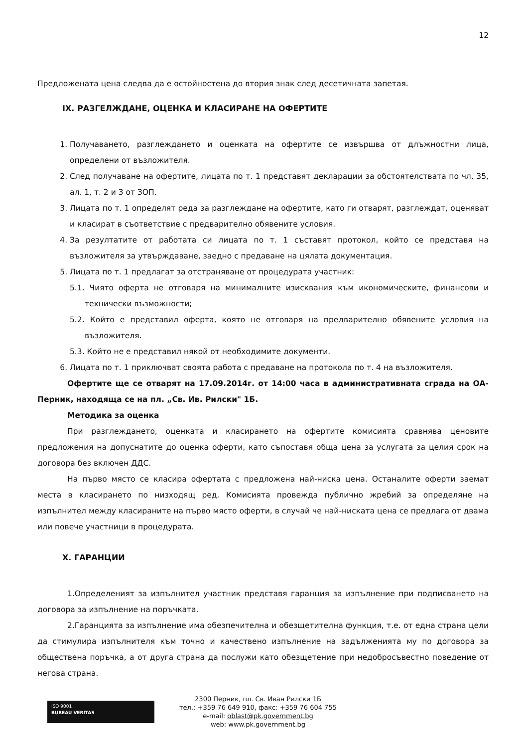12
Предложената цена следва да е остойностена до втория знак след десетичната запетая.
IX. РАЗГЕЛЖДАНЕ, ОЦЕНКА И КЛАСИРАНЕ НА ОФЕРТИТЕ
1. Получаването, разглеждането и оценката на офертите се извършва от длъжностни лица, определени от възложителя.
2. След получаване на офертите, лицата по т. 1 представят декларации за обстоятелствата по чл. 35, ал. 1, т. 2 и 3 от ЗОП.
3. Лицата по т. 1 определят реда за разглеждане на офертите, като ги отварят, разглеждат, оценяват и класират в съответствие с предварително обявените условия.
4. За резултатите от работата си лицата по т. 1 съставят протокол, който се представя на възложителя за утвърждаване, заедно с предаване на цялата документация.
5. Лицата по т. 1 предлагат за отстраняване от процедурата участник:
5.1. Чиято оферта не отговаря на минималните изисквания към икономическите, финансови и технически възможности;
5.2. Който е представил оферта, която не отговаря на предварително обявените условия на възложителя.
5.3. Който не е представил някой от необходимите документи.
6. Лицата по т. 1 приключват своята работа с предаване на протокола по т. 4 на възложителя.
Офертите ще се отварят на 17.09.2014г. от 14:00 часа в административната сграда на ОА-Перник, находяща се на пл. „Св. Ив. Рилски" 1Б.
Методика за оценка
При разглеждането, оценката и класирането на офертите комисията сравнява ценовите предложения на допуснатите до оценка оферти, като съпоставя обща цена за услугата за целия срок на договора без включен ДДС.
На първо място се класира офертата с предложена най-ниска цена. Останалите оферти заемат места в класирането по низходящ ред. Комисията провежда публично жребий за определяне на изпълнител между класираните на първо място оферти, в случай че най-ниската цена се предлага от двама или повече участници в процедурата.
X. ГАРАНЦИИ
1.Определеният за изпълнител участник представя гаранция за изпълнение при подписването на договора за изпълнение на поръчката.
2.Гаранцията за изпълнение има обезпечителна и обезщетителна функция, т.е. от една страна цели да стимулира изпълнителя към точно и качествено изпълнение на задълженията му по договора за обществена поръчка, а от друга страна да послужи като обезщетение при недобросъвестно поведение от негова страна.
ISO 9001
BUREAU VERITAS
2300 Перник, пл. Св. Иван Рилски 1Б
тел.: +359 76 649 910, факс: +359 76 604 755
e-mail: oblast@pk.government.bg
web: www.pk.government.bg